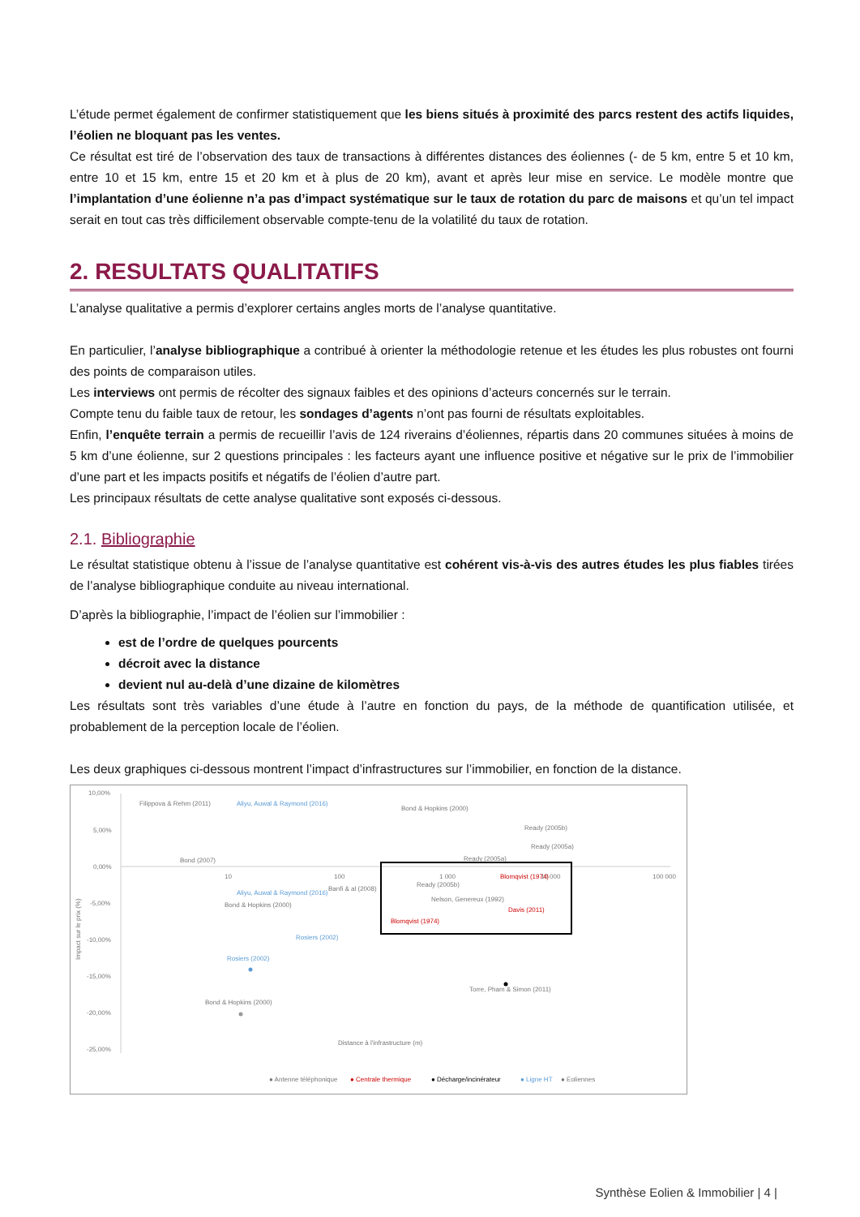L’étude permet également de confirmer statistiquement que les biens situés à proximité des parcs restent des actifs liquides, l’éolien ne bloquant pas les ventes.
Ce résultat est tiré de l’observation des taux de transactions à différentes distances des éoliennes (- de 5 km, entre 5 et 10 km, entre 10 et 15 km, entre 15 et 20 km et à plus de 20 km), avant et après leur mise en service. Le modèle montre que l’implantation d’une éolienne n’a pas d’impact systématique sur le taux de rotation du parc de maisons et qu’un tel impact serait en tout cas très difficilement observable compte-tenu de la volatilité du taux de rotation.
2. RESULTATS QUALITATIFS
L’analyse qualitative a permis d’explorer certains angles morts de l’analyse quantitative.
En particulier, l’analyse bibliographique a contribué à orienter la méthodologie retenue et les études les plus robustes ont fourni des points de comparaison utiles.
Les interviews ont permis de récolter des signaux faibles et des opinions d’acteurs concernés sur le terrain.
Compte tenu du faible taux de retour, les sondages d’agents n’ont pas fourni de résultats exploitables.
Enfin, l’enquête terrain a permis de recueillir l’avis de 124 riverains d’éoliennes, répartis dans 20 communes situées à moins de 5 km d’une éolienne, sur 2 questions principales : les facteurs ayant une influence positive et négative sur le prix de l’immobilier d’une part et les impacts positifs et négatifs de l’éolien d’autre part.
Les principaux résultats de cette analyse qualitative sont exposés ci-dessous.
2.1. Bibliographie
Le résultat statistique obtenu à l’issue de l’analyse quantitative est cohérent vis-à-vis des autres études les plus fiables tirées de l’analyse bibliographique conduite au niveau international.
D’après la bibliographie, l’impact de l’éolien sur l’immobilier :
est de l’ordre de quelques pourcents
décroit avec la distance
devient nul au-delà d’une dizaine de kilomètres
Les résultats sont très variables d’une étude à l’autre en fonction du pays, de la méthode de quantification utilisée, et probablement de la perception locale de l’éolien.
Les deux graphiques ci-dessous montrent l’impact d’infrastructures sur l’immobilier, en fonction de la distance.
10,00%
5,00%
0,00%
-5,00%
-10,00%
-15,00%
-20,00%
-25,00%
10
100
1 000
10 000
100 000
Impact sur le prix (%)
Filippova & Rehm (2011)
Aliyu, Auwal & Raymond (2016)
Bond & Hopkins (2000)
Ready (2005b)
Ready (2005a)
Ready (2005a)
Blomqvist (1974)
Ready (2005b)
Nelson, Genereux (1992)
Davis (2011)
Blomqvist (1974)
Bond (2007)
Aliyu, Auwal & Raymond (2016)
Banfi & al (2008)
Bond & Hopkins (2000)
Rosiers (2002)
Rosiers (2002)
Torre, Pham & Simon (2011)
Bond & Hopkins (2000)
Distance à l'infrastructure (m)
● Antenne téléphonique
● Centrale thermique
● Décharge/incinérateur
● Ligne HT
● Eoliennes
Synthèse Eolien & Immobilier | 4 |